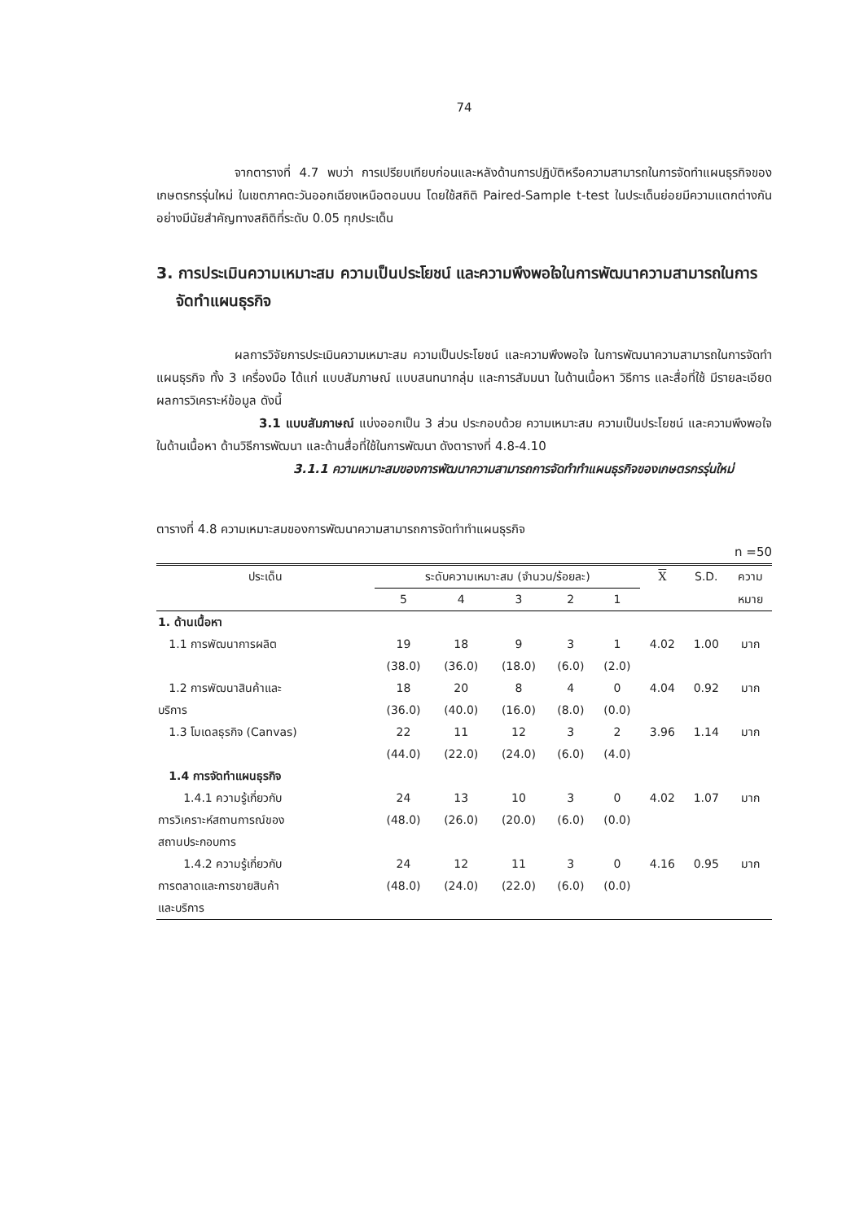74
จากตารางที่ 4.7 พบว่า การเปรียบเทียบก่อนและหลังด้านการปฏิบัติหรือความสามารถในการจัดทำแผนธุรกิจของเกษตรกรรุ่นใหม่ ในเขตภาคตะวันออกเฉียงเหนือตอนบน โดยใช้สถิติ Paired-Sample t-test ในประเด็นย่อยมีความแตกต่างกันอย่างมีนัยสำคัญทางสถิติที่ระดับ 0.05 ทุกประเด็น
3. การประเมินความเหมาะสม ความเป็นประโยชน์ และความพึงพอใจในการพัฒนาความสามารถในการจัดทำแผนธุรกิจ
ผลการวิจัยการประเมินความเหมาะสม ความเป็นประโยชน์ และความพึงพอใจ ในการพัฒนาความสามารถในการจัดทำแผนธุรกิจ ทั้ง 3 เครื่องมือ ได้แก่ แบบสัมภาษณ์ แบบสนทนากลุ่ม และการสัมมนา ในด้านเนื้อหา วิธีการ และสื่อที่ใช้ มีรายละเอียดผลการวิเคราะห์ข้อมูล ดังนี้
3.1 แบบสัมภาษณ์ แบ่งออกเป็น 3 ส่วน ประกอบด้วย ความเหมาะสม ความเป็นประโยชน์ และความพึงพอใจ ในด้านเนื้อหา ด้านวิธีการพัฒนา และด้านสื่อที่ใช้ในการพัฒนา ดังตารางที่ 4.8-4.10
3.1.1 ความเหมาะสมของการพัฒนาความสามารถการจัดทำทำแผนธุรกิจของเกษตรกรรุ่นใหม่
ตารางที่ 4.8 ความเหมาะสมของการพัฒนาความสามารถการจัดทำทำแผนธุรกิจ
n =50
| ประเด็น | ระดับความเหมาะสม (จำนวน/ร้อยละ) | | | | | X | S.D. | ความ |
| --- | --- | --- | --- | --- | --- | --- | --- | --- |
| | 5 | 4 | 3 | 2 | 1 | | | หมาย |
| 1. ด้านเนื้อหา | | | | | | | | |
| 1.1 การพัฒนาการผลิต | 19 | 18 | 9 | 3 | 1 | 4.02 | 1.00 | มาก |
| | (38.0) | (36.0) | (18.0) | (6.0) | (2.0) | | | |
| 1.2 การพัฒนาสินค้าและ | 18 | 20 | 8 | 4 | 0 | 4.04 | 0.92 | มาก |
| บริการ | (36.0) | (40.0) | (16.0) | (8.0) | (0.0) | | | |
| 1.3 โมเดลธุรกิจ (Canvas) | 22 | 11 | 12 | 3 | 2 | 3.96 | 1.14 | มาก |
| | (44.0) | (22.0) | (24.0) | (6.0) | (4.0) | | | |
| 1.4 การจัดทำแผนธุรกิจ | | | | | | | | |
| 1.4.1 ความรู้เกี่ยวกับ | 24 | 13 | 10 | 3 | 0 | 4.02 | 1.07 | มาก |
| การวิเคราะห์สถานการณ์ของ | (48.0) | (26.0) | (20.0) | (6.0) | (0.0) | | | |
| สถานประกอบการ | | | | | | | | |
| 1.4.2 ความรู้เกี่ยวกับ | 24 | 12 | 11 | 3 | 0 | 4.16 | 0.95 | มาก |
| การตลาดและการขายสินค้า | (48.0) | (24.0) | (22.0) | (6.0) | (0.0) | | | |
| และบริการ | | | | | | | | |